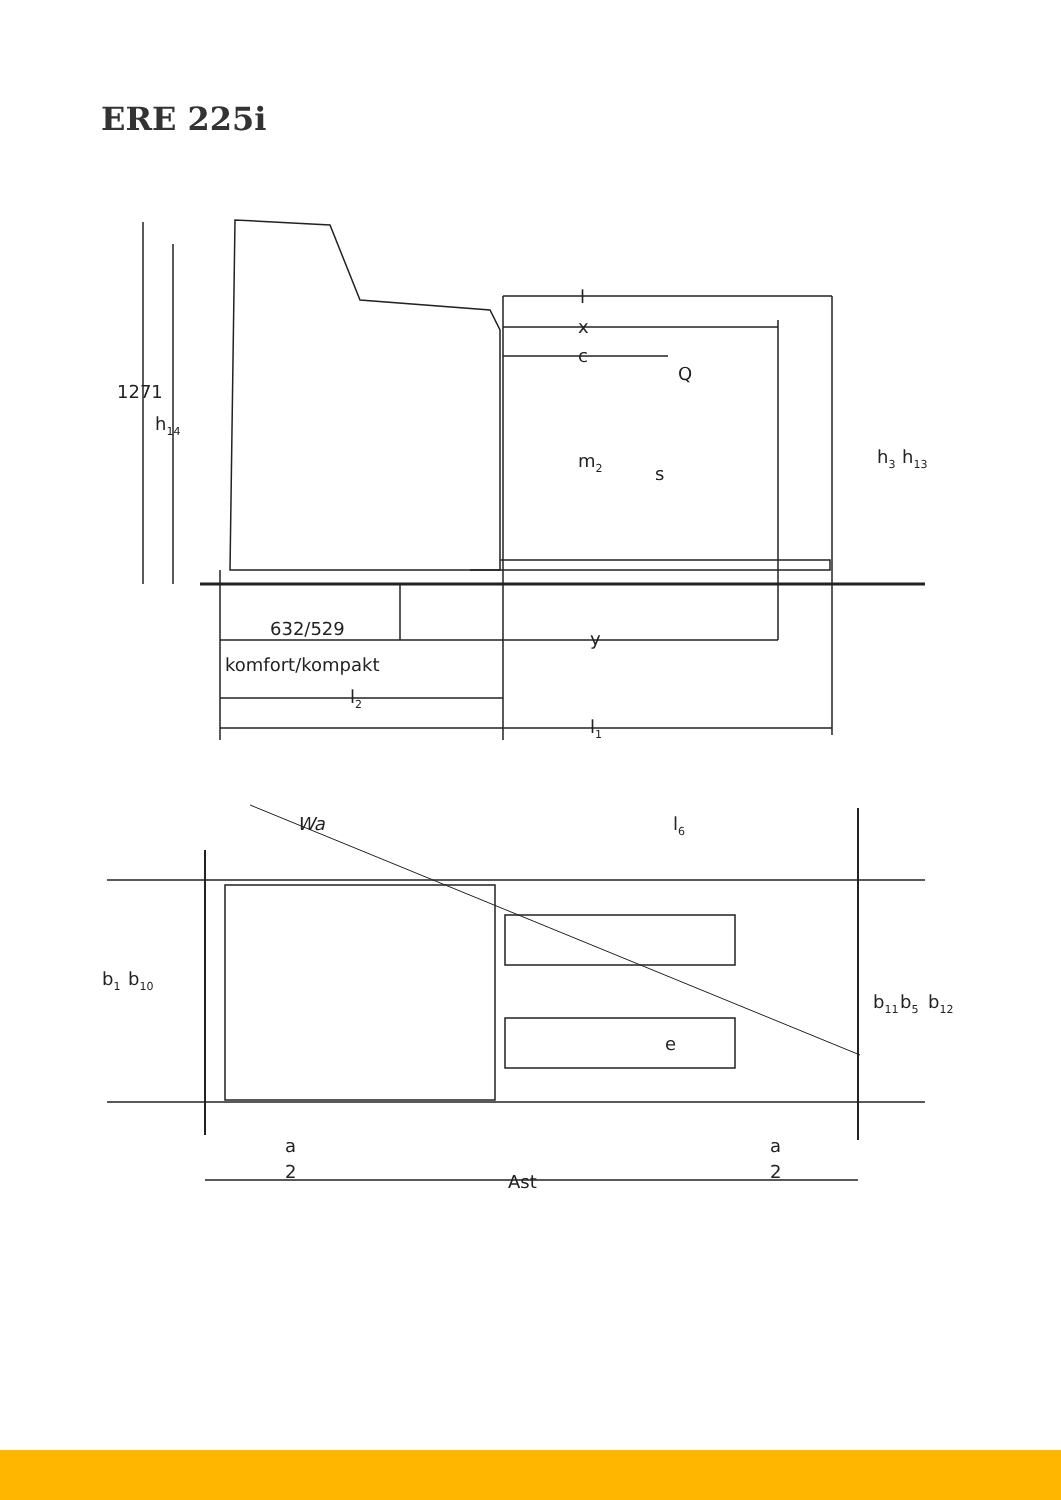ERE 225i
1271
h14
l
x
c
Q
m2
s
h3
h13
632/529
y
komfort/kompakt
l2
l1
Wa
l6
b1
b10
e
b11
b5
b12
a
2
a
2
Ast